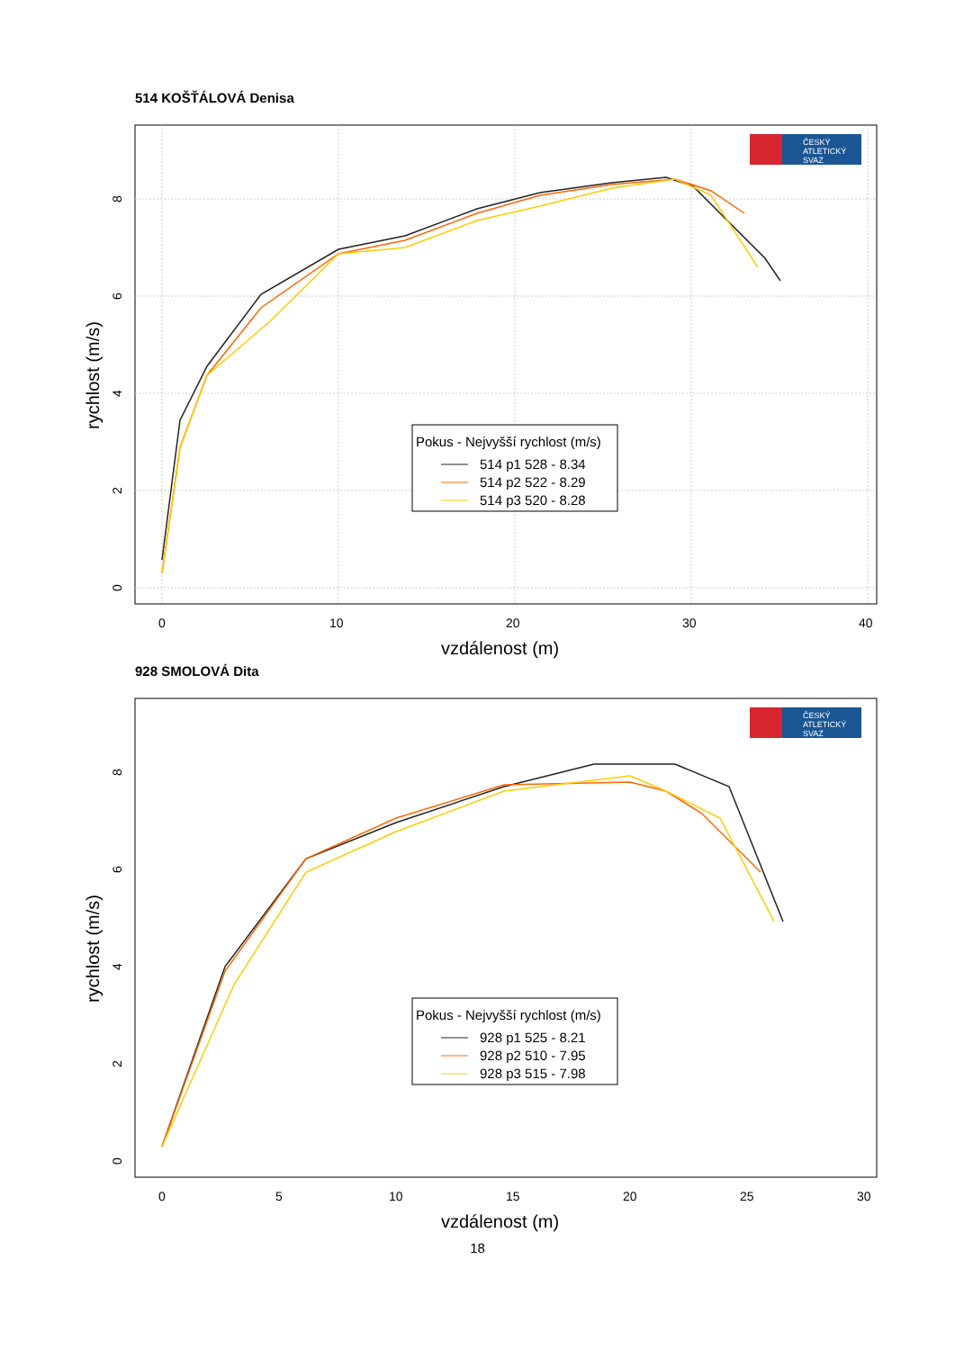514 KOŠŤÁLOVÁ Denisa
0
10
20
30
40
vzdálenost (m)
0
2
4
6
8
rychlost (m/s)
ČESKÝ
ATLETICKÝ
SVAZ
Pokus - Nejvyšší rychlost (m/s)
514 p1 528 - 8.34
514 p2 522 - 8.29
514 p3 520 - 8.28
928 SMOLOVÁ Dita
0
5
10
15
20
25
30
vzdálenost (m)
0
2
4
6
8
rychlost (m/s)
ČESKÝ
ATLETICKÝ
SVAZ
Pokus - Nejvyšší rychlost (m/s)
928 p1 525 - 8.21
928 p2 510 - 7.95
928 p3 515 - 7.98
18